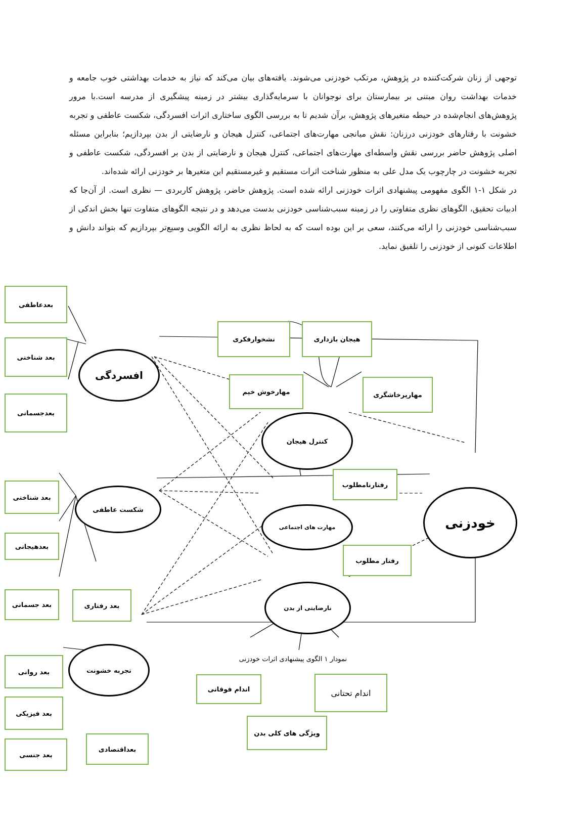توجهی از زنان شرکت‌کننده در پژوهش، مرتکب خودزنی می‌شوند. یافته‌های بیان می‌کند که نیاز به خدمات بهداشتی خوب جامعه و خدمات بهداشت روان مبتنی بر بیمارستان برای نوجوانان با سرمایه‌گذاری بیشتر در زمینه پیشگیری از مدرسه است.با مرور پژوهش‌های انجام‌شده در حیطه متغیرهای پژوهش، برآن شدیم تا به بررسی الگوی ساختاری اثرات افسردگی، شکست عاطفی و تجربه خشونت با رفتارهای خودزنی درزنان: نقش میانجی مهارت‌های اجتماعی، کنترل هیجان و نارضایتی از بدن بپردازیم؛ بنابراین مسئله اصلی پژوهش حاضر بررسی نقش واسطه‌ای مهارت‌های اجتماعی، کنترل هیجان و نارضایتی از بدن بر افسردگی، شکست عاطفی و تجربه خشونت در چارچوب یک مدل علی به منظور شناخت اثرات مستقیم و غیرمستقیم این متغیرها بر خودزنی ارائه شده‌اند.
در شکل ۱-۱ الگوی مفهومی پیشنهادی اثرات خودزنی ارائه شده است. پژوهش حاضر، پژوهش کاربردی — نظری است. از آن‌جا که ادبیات تحقیق، الگوهای نظری متفاوتی را در زمینه سبب‌شناسی خودزنی بدست می‌دهد و در نتیجه الگوهای متفاوت تنها بخش اندکی از سبب‌شناسی خودزنی را ارائه می‌کنند، سعی بر این بوده است که به لحاظ نظری به ارائه الگویی وسیع‌تر بپردازیم که بتواند دانش و اطلاعات کنونی از خودزنی را تلفیق نماید.
بعدعاطفی
بعد شناختی
بعدجسمانی
افسردگی
نشخوارفکری هیجان بازداری
مهارخوش خیم مهارپرخاشگری
کنترل هیجان
رفتارنامطلوب
بعد شناختی
شکست عاطفی
مهارت های اجتماعی
خودزنی
بعدهیجانی
رفتار مطلوب
بعد جسمانی بعد رفتاری
نارضایتی از بدن
تجربه خشونت
بعد روانی
اندام فوقانی اندام تحتانی
بعد فیزیکی
ویژگی های کلی بدن
بعد جنسی
بعداقتصادی
نمودار ۱ الگوی پیشنهادی اثرات خودزنی